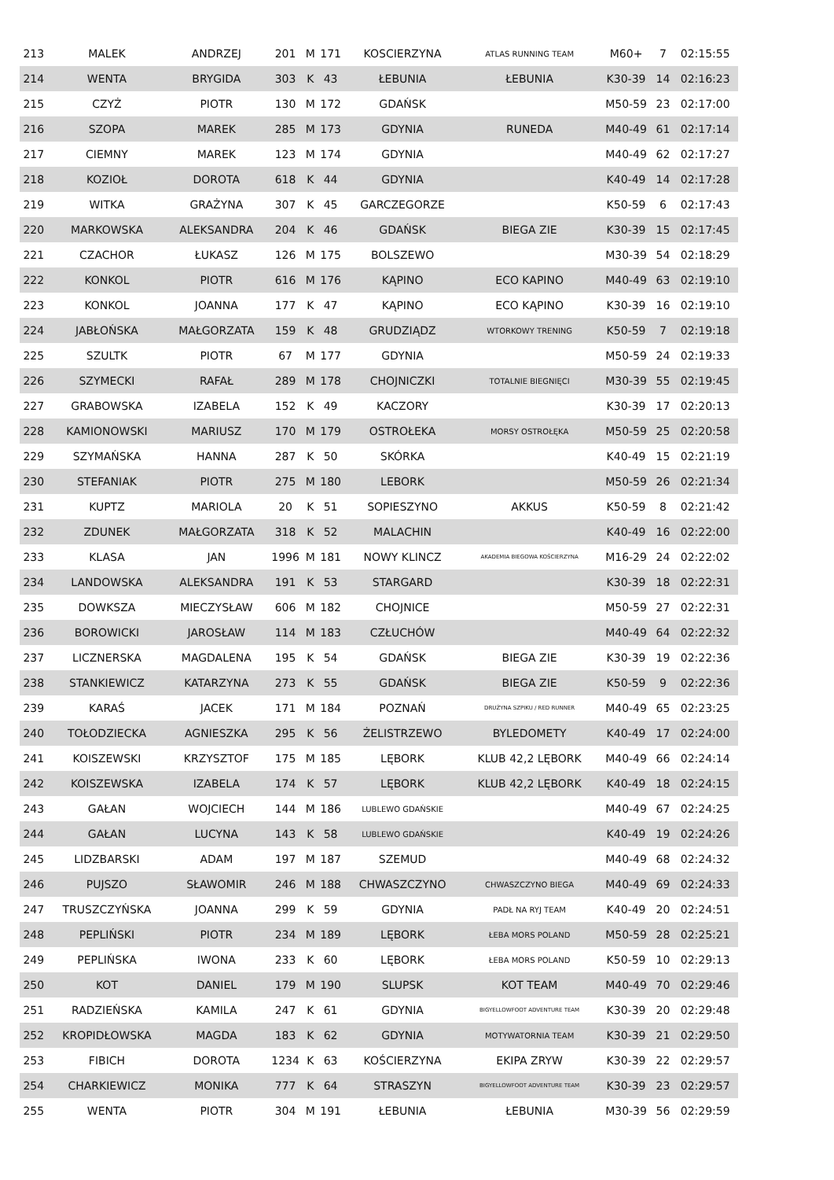| 213 | MALEK | ANDRZEJ | 201 | M | 171 | KOSCIERZYNA | ATLAS RUNNING TEAM | M60+ | 7 | 02:15:55 |
| 214 | WENTA | BRYGIDA | 303 | K | 43 | ŁEBUNIA | ŁEBUNIA | K30-39 | 14 | 02:16:23 |
| 215 | CZYŻ | PIOTR | 130 | M | 172 | GDAŃSK | | M50-59 | 23 | 02:17:00 |
| 216 | SZOPA | MAREK | 285 | M | 173 | GDYNIA | RUNEDA | M40-49 | 61 | 02:17:14 |
| 217 | CIEMNY | MAREK | 123 | M | 174 | GDYNIA | | M40-49 | 62 | 02:17:27 |
| 218 | KOZIOŁ | DOROTA | 618 | K | 44 | GDYNIA | | K40-49 | 14 | 02:17:28 |
| 219 | WITKA | GRAŻYNA | 307 | K | 45 | GARCZEGORZE | | K50-59 | 6 | 02:17:43 |
| 220 | MARKOWSKA | ALEKSANDRA | 204 | K | 46 | GDAŃSK | BIEGA ZIE | K30-39 | 15 | 02:17:45 |
| 221 | CZACHOR | ŁUKASZ | 126 | M | 175 | BOLSZEWO | | M30-39 | 54 | 02:18:29 |
| 222 | KONKOL | PIOTR | 616 | M | 176 | KĄPINO | ECO KAPINO | M40-49 | 63 | 02:19:10 |
| 223 | KONKOL | JOANNA | 177 | K | 47 | KĄPINO | ECO KĄPINO | K30-39 | 16 | 02:19:10 |
| 224 | JABŁOŃSKA | MAŁGORZATA | 159 | K | 48 | GRUDZIĄDZ | WTORKOWY TRENING | K50-59 | 7 | 02:19:18 |
| 225 | SZULTK | PIOTR | 67 | M | 177 | GDYNIA | | M50-59 | 24 | 02:19:33 |
| 226 | SZYMECKI | RAFAŁ | 289 | M | 178 | CHOJNICZKI | TOTALNIE BIEGNIĘCI | M30-39 | 55 | 02:19:45 |
| 227 | GRABOWSKA | IZABELA | 152 | K | 49 | KACZORY | | K30-39 | 17 | 02:20:13 |
| 228 | KAMIONOWSKI | MARIUSZ | 170 | M | 179 | OSTROŁEKA | MORSY OSTROŁĘKA | M50-59 | 25 | 02:20:58 |
| 229 | SZYMAŃSKA | HANNA | 287 | K | 50 | SKÓRKA | | K40-49 | 15 | 02:21:19 |
| 230 | STEFANIAK | PIOTR | 275 | M | 180 | LEBORK | | M50-59 | 26 | 02:21:34 |
| 231 | KUPTZ | MARIOLA | 20 | K | 51 | SOPIESZYNO | AKKUS | K50-59 | 8 | 02:21:42 |
| 232 | ZDUNEK | MAŁGORZATA | 318 | K | 52 | MALACHIN | | K40-49 | 16 | 02:22:00 |
| 233 | KLASA | JAN | 1996 | M | 181 | NOWY KLINCZ | AKADEMIA BIEGOWA KOŚCIERZYNA | M16-29 | 24 | 02:22:02 |
| 234 | LANDOWSKA | ALEKSANDRA | 191 | K | 53 | STARGARD | | K30-39 | 18 | 02:22:31 |
| 235 | DOWKSZA | MIECZYSŁAW | 606 | M | 182 | CHOJNICE | | M50-59 | 27 | 02:22:31 |
| 236 | BOROWICKI | JAROSŁAW | 114 | M | 183 | CZŁUCHÓW | | M40-49 | 64 | 02:22:32 |
| 237 | LICZNERSKA | MAGDALENA | 195 | K | 54 | GDAŃSK | BIEGA ZIE | K30-39 | 19 | 02:22:36 |
| 238 | STANKIEWICZ | KATARZYNA | 273 | K | 55 | GDAŃSK | BIEGA ZIE | K50-59 | 9 | 02:22:36 |
| 239 | KARAŚ | JACEK | 171 | M | 184 | POZNAŃ | DRUŻYNA SZPIKU / RED RUNNER | M40-49 | 65 | 02:23:25 |
| 240 | TOŁODZIECKA | AGNIESZKA | 295 | K | 56 | ŻELISTRZEWO | BYLEDOMETY | K40-49 | 17 | 02:24:00 |
| 241 | KOISZEWSKI | KRZYSZTOF | 175 | M | 185 | LĘBORK | KLUB 42,2 LĘBORK | M40-49 | 66 | 02:24:14 |
| 242 | KOISZEWSKA | IZABELA | 174 | K | 57 | LĘBORK | KLUB 42,2 LĘBORK | K40-49 | 18 | 02:24:15 |
| 243 | GAŁAN | WOJCIECH | 144 | M | 186 | LUBLEWO GDAŃSKIE | | M40-49 | 67 | 02:24:25 |
| 244 | GAŁAN | LUCYNA | 143 | K | 58 | LUBLEWO GDAŃSKIE | | K40-49 | 19 | 02:24:26 |
| 245 | LIDZBARSKI | ADAM | 197 | M | 187 | SZEMUD | | M40-49 | 68 | 02:24:32 |
| 246 | PUJSZO | SŁAWOMIR | 246 | M | 188 | CHWASZCZYNO | CHWASZCZYNO BIEGA | M40-49 | 69 | 02:24:33 |
| 247 | TRUSZCZYŃSKA | JOANNA | 299 | K | 59 | GDYNIA | PADŁ NA RYJ TEAM | K40-49 | 20 | 02:24:51 |
| 248 | PEPLIŃSKI | PIOTR | 234 | M | 189 | LĘBORK | ŁEBA MORS POLAND | M50-59 | 28 | 02:25:21 |
| 249 | PEPLIŃSKA | IWONA | 233 | K | 60 | LĘBORK | ŁEBA MORS POLAND | K50-59 | 10 | 02:29:13 |
| 250 | KOT | DANIEL | 179 | M | 190 | SLUPSK | KOT TEAM | M40-49 | 70 | 02:29:46 |
| 251 | RADZIEŃSKA | KAMILA | 247 | K | 61 | GDYNIA | BIGYELLOWFOOT ADVENTURE TEAM | K30-39 | 20 | 02:29:48 |
| 252 | KROPIDŁOWSKA | MAGDA | 183 | K | 62 | GDYNIA | MOTYWATORNIA TEAM | K30-39 | 21 | 02:29:50 |
| 253 | FIBICH | DOROTA | 1234 | K | 63 | KOŚCIERZYNA | EKIPA ZRYW | K30-39 | 22 | 02:29:57 |
| 254 | CHARKIEWICZ | MONIKA | 777 | K | 64 | STRASZYN | BIGYELLOWFOOT ADVENTURE TEAM | K30-39 | 23 | 02:29:57 |
| 255 | WENTA | PIOTR | 304 | M | 191 | ŁEBUNIA | ŁEBUNIA | M30-39 | 56 | 02:29:59 |